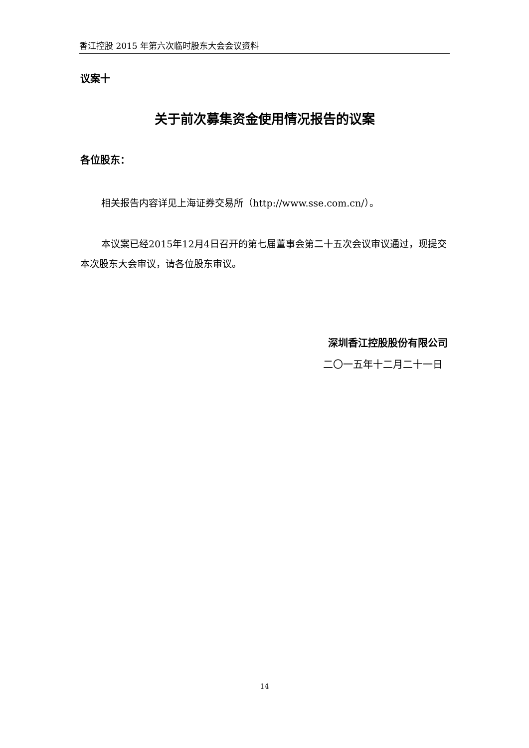香江控股 2015 年第六次临时股东大会会议资料
议案十
关于前次募集资金使用情况报告的议案
各位股东：
相关报告内容详见上海证券交易所（http://www.sse.com.cn/）。
本议案已经2015年12月4日召开的第七届董事会第二十五次会议审议通过，现提交本次股东大会审议，请各位股东审议。
深圳香江控股股份有限公司
二〇一五年十二月二十一日
14